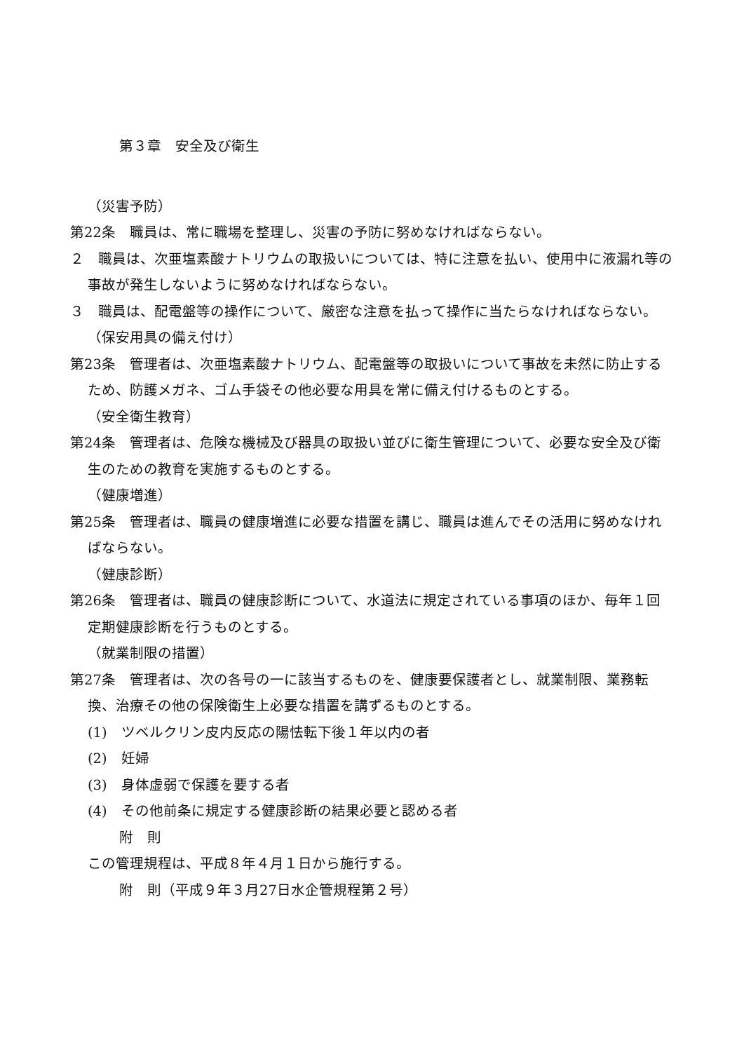第３章　安全及び衛生
（災害予防）
第22条　職員は、常に職場を整理し、災害の予防に努めなければならない。
２　職員は、次亜塩素酸ナトリウムの取扱いについては、特に注意を払い、使用中に液漏れ等の事故が発生しないように努めなければならない。
３　職員は、配電盤等の操作について、厳密な注意を払って操作に当たらなければならない。
（保安用具の備え付け）
第23条　管理者は、次亜塩素酸ナトリウム、配電盤等の取扱いについて事故を未然に防止するため、防護メガネ、ゴム手袋その他必要な用具を常に備え付けるものとする。
（安全衛生教育）
第24条　管理者は、危険な機械及び器具の取扱い並びに衛生管理について、必要な安全及び衛生のための教育を実施するものとする。
（健康増進）
第25条　管理者は、職員の健康増進に必要な措置を講じ、職員は進んでその活用に努めなければならない。
（健康診断）
第26条　管理者は、職員の健康診断について、水道法に規定されている事項のほか、毎年１回定期健康診断を行うものとする。
（就業制限の措置）
第27条　管理者は、次の各号の一に該当するものを、健康要保護者とし、就業制限、業務転換、治療その他の保険衛生上必要な措置を講ずるものとする。
(1)　ツベルクリン皮内反応の陽怯転下後１年以内の者
(2)　妊婦
(3)　身体虚弱で保護を要する者
(4)　その他前条に規定する健康診断の結果必要と認める者
附　則
この管理規程は、平成８年４月１日から施行する。
附　則（平成９年３月27日水企管規程第２号）